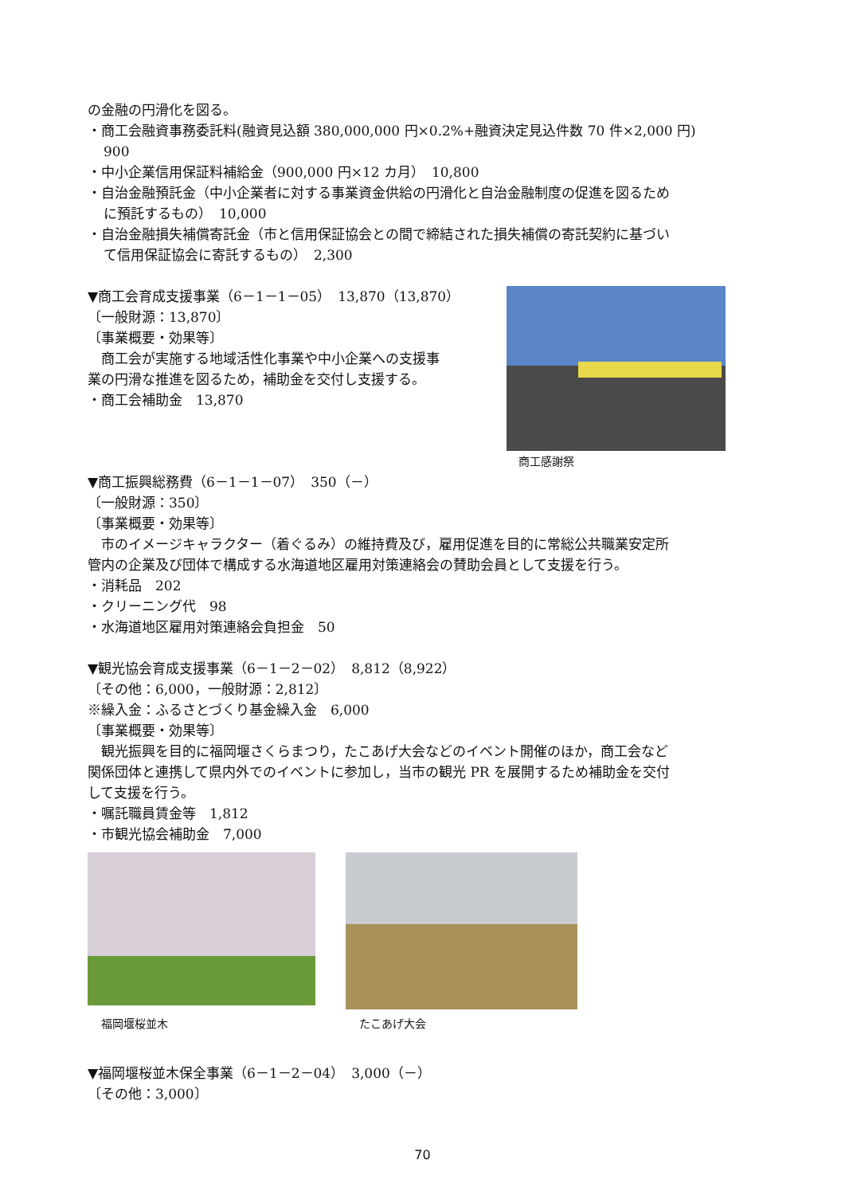の金融の円滑化を図る。
・商工会融資事務委託料(融資見込額 380,000,000 円×0.2%+融資決定見込件数 70 件×2,000 円)
900
・中小企業信用保証料補給金（900,000 円×12 カ月）　10,800
・自治金融預託金（中小企業者に対する事業資金供給の円滑化と自治金融制度の促進を図るため
に預託するもの）　10,000
・自治金融損失補償寄託金（市と信用保証協会との間で締結された損失補償の寄託契約に基づい
て信用保証協会に寄託するもの）　2,300
▼商工会育成支援事業（6－1－1－05）　13,870（13,870）
〔一般財源：13,870〕
〔事業概要・効果等〕
　商工会が実施する地域活性化事業や中小企業への支援事
業の円滑な推進を図るため，補助金を交付し支援する。
・商工会補助金　13,870
商工感謝祭
▼商工振興総務費（6－1－1－07）　350（－）
〔一般財源：350〕
〔事業概要・効果等〕
　市のイメージキャラクター（着ぐるみ）の維持費及び，雇用促進を目的に常総公共職業安定所
管内の企業及び団体で構成する水海道地区雇用対策連絡会の賛助会員として支援を行う。
・消耗品　202
・クリーニング代　98
・水海道地区雇用対策連絡会負担金　50
▼観光協会育成支援事業（6－1－2－02）　8,812（8,922）
〔その他：6,000，一般財源：2,812〕
※繰入金：ふるさとづくり基金繰入金　6,000
〔事業概要・効果等〕
　観光振興を目的に福岡堰さくらまつり，たこあげ大会などのイベント開催のほか，商工会など
関係団体と連携して県内外でのイベントに参加し，当市の観光 PR を展開するため補助金を交付
して支援を行う。
・嘱託職員賃金等　1,812
・市観光協会補助金　7,000
福岡堰桜並木
たこあげ大会
▼福岡堰桜並木保全事業（6－1－2－04）　3,000（－）
〔その他：3,000〕
70